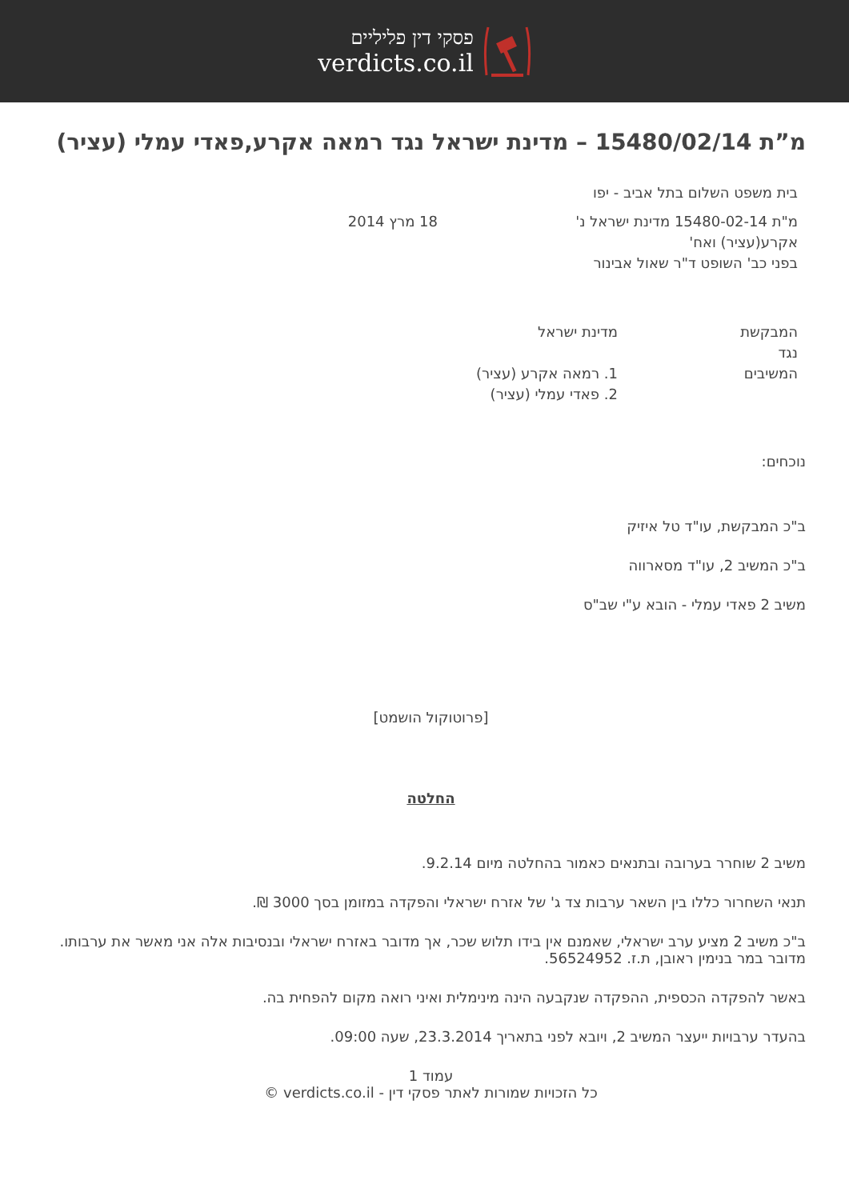פסקי דין פליליים
verdicts.co.il
מ”ת 15480/02/14 – מדינת ישראל נגד רמאה אקרע,פאדי עמלי (עציר)
בית משפט השלום בתל אביב - יפו
מ"ת 15480-02-14 מדינת ישראל נ' אקרע(עציר) ואח'
בפני כב' השופט ד"ר שאול אבינור
18 מרץ 2014
המבקשת
נגד
המשיבים
מדינת ישראל
1. רמאה אקרע (עציר)
2. פאדי עמלי (עציר)
נוכחים:
ב"כ המבקשת, עו"ד טל איזיק
ב"כ המשיב 2, עו"ד מסארווה
משיב 2 פאדי עמלי - הובא ע"י שב"ס
[פרוטוקול הושמט]
החלטה
משיב 2 שוחרר בערובה ובתנאים כאמור בהחלטה מיום 9.2.14.
תנאי השחרור כללו בין השאר ערבות צד ג' של אזרח ישראלי והפקדה במזומן בסך 3000 ₪.
ב"כ משיב 2 מציע ערב ישראלי, שאמנם אין בידו תלוש שכר, אך מדובר באזרח ישראלי ובנסיבות אלה אני מאשר את ערבותו. מדובר במר בנימין ראובן, ת.ז. 56524952.
באשר להפקדה הכספית, ההפקדה שנקבעה הינה מינימלית ואיני רואה מקום להפחית בה.
בהעדר ערבויות ייעצר המשיב 2, ויובא לפני בתאריך 23.3.2014, שעה 09:00.
עמוד 1
כל הזכויות שמורות לאתר פסקי דין - verdicts.co.il ©